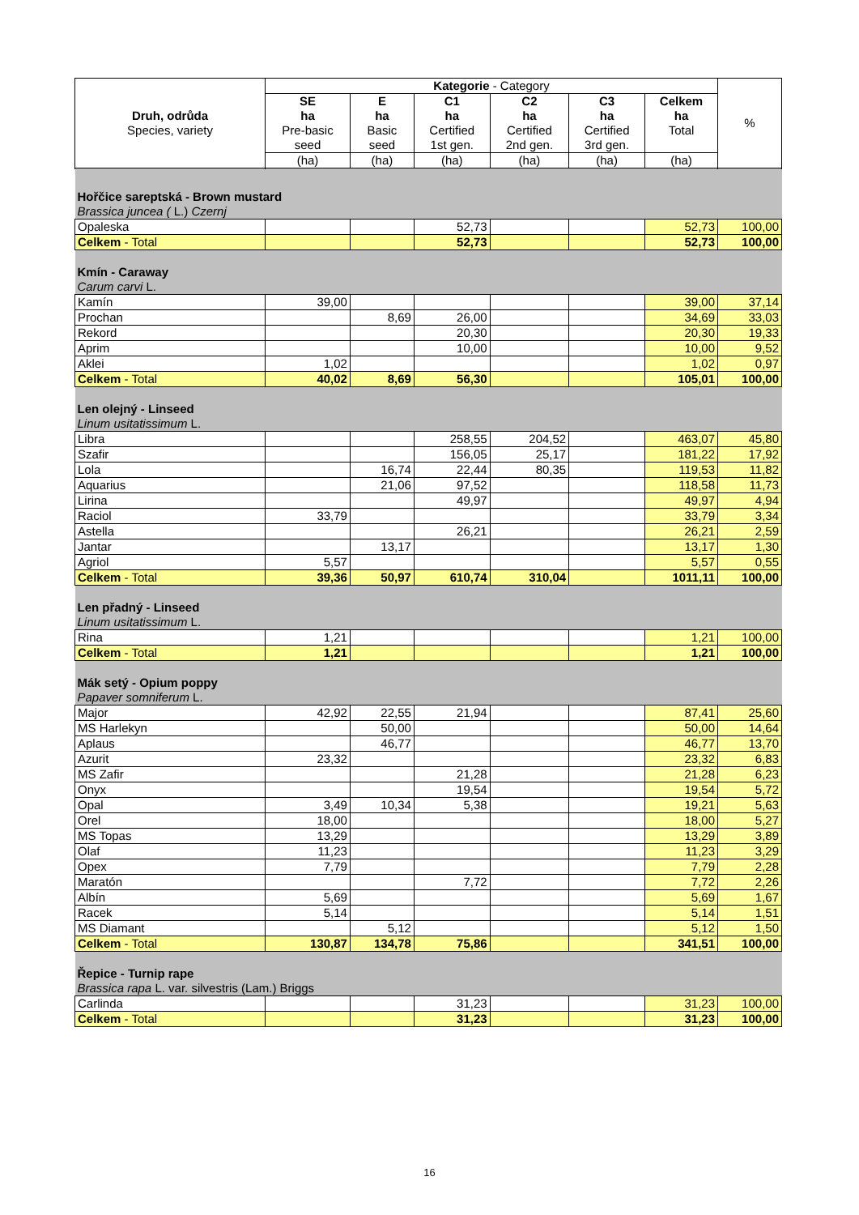| Druh, odrůda Species, variety | Kategorie - Category | | | | | | % |
| --- | --- | --- | --- | --- | --- | --- | --- |
| | SE ha Pre-basic seed | E ha Basic seed | C1 ha Certified 1st gen. | C2 ha Certified 2nd gen. | C3 ha Certified 3rd gen. | Celkem ha Total | |
| | (ha) | (ha) | (ha) | (ha) | (ha) | (ha) | |
| Hořčice sareptská - Brown mustard Brassica juncea ( L.) Czernj | | | | | | | |
| Opaleska | | | 52,73 | | | 52,73 | 100,00 |
| Celkem - Total | | | 52,73 | | | 52,73 | 100,00 |
| Kmín - Caraway Carum carvi L. | | | | | | | |
| Kamín | 39,00 | | | | | 39,00 | 37,14 |
| Prochan | | 8,69 | 26,00 | | | 34,69 | 33,03 |
| Rekord | | | 20,30 | | | 20,30 | 19,33 |
| Aprim | | | 10,00 | | | 10,00 | 9,52 |
| Aklei | 1,02 | | | | | 1,02 | 0,97 |
| Celkem - Total | 40,02 | 8,69 | 56,30 | | | 105,01 | 100,00 |
| Len olejný - Linseed Linum usitatissimum L. | | | | | | | |
| Libra | | | 258,55 | 204,52 | | 463,07 | 45,80 |
| Szafir | | | 156,05 | 25,17 | | 181,22 | 17,92 |
| Lola | | 16,74 | 22,44 | 80,35 | | 119,53 | 11,82 |
| Aquarius | | 21,06 | 97,52 | | | 118,58 | 11,73 |
| Lirina | | | 49,97 | | | 49,97 | 4,94 |
| Raciol | 33,79 | | | | | 33,79 | 3,34 |
| Astella | | | 26,21 | | | 26,21 | 2,59 |
| Jantar | | 13,17 | | | | 13,17 | 1,30 |
| Agriol | 5,57 | | | | | 5,57 | 0,55 |
| Celkem - Total | 39,36 | 50,97 | 610,74 | 310,04 | | 1011,11 | 100,00 |
| Len přadný - Linseed Linum usitatissimum L. | | | | | | | |
| Rina | 1,21 | | | | | 1,21 | 100,00 |
| Celkem - Total | 1,21 | | | | | 1,21 | 100,00 |
| Mák setý - Opium poppy Papaver somniferum L. | | | | | | | |
| Major | 42,92 | 22,55 | 21,94 | | | 87,41 | 25,60 |
| MS Harlekyn | | 50,00 | | | | 50,00 | 14,64 |
| Aplaus | | 46,77 | | | | 46,77 | 13,70 |
| Azurit | 23,32 | | | | | 23,32 | 6,83 |
| MS Zafir | | | 21,28 | | | 21,28 | 6,23 |
| Onyx | | | 19,54 | | | 19,54 | 5,72 |
| Opal | 3,49 | 10,34 | 5,38 | | | 19,21 | 5,63 |
| Orel | 18,00 | | | | | 18,00 | 5,27 |
| MS Topas | 13,29 | | | | | 13,29 | 3,89 |
| Olaf | 11,23 | | | | | 11,23 | 3,29 |
| Opex | 7,79 | | | | | 7,79 | 2,28 |
| Maratón | | | 7,72 | | | 7,72 | 2,26 |
| Albín | 5,69 | | | | | 5,69 | 1,67 |
| Racek | 5,14 | | | | | 5,14 | 1,51 |
| MS Diamant | | 5,12 | | | | 5,12 | 1,50 |
| Celkem - Total | 130,87 | 134,78 | 75,86 | | | 341,51 | 100,00 |
| Řepice - Turnip rape Brassica rapa L. var. silvestris (Lam.) Briggs | | | | | | | |
| Carlinda | | | 31,23 | | | 31,23 | 100,00 |
| Celkem - Total | | | 31,23 | | | 31,23 | 100,00 |
16